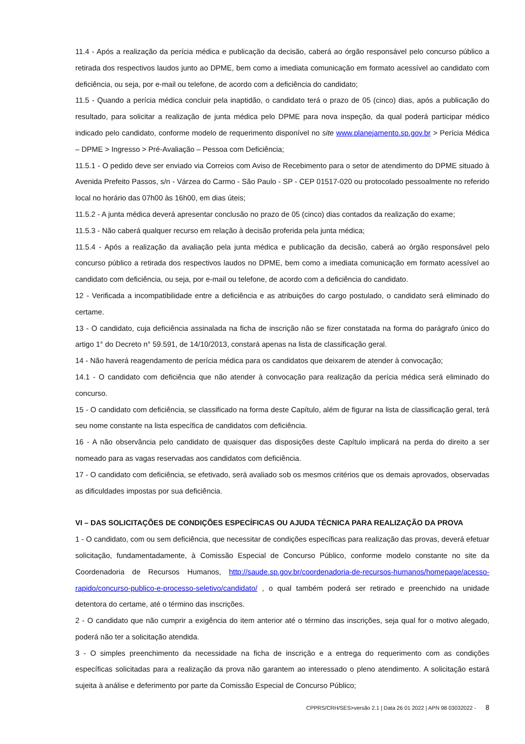11.4 - Após a realização da perícia médica e publicação da decisão, caberá ao órgão responsável pelo concurso público a retirada dos respectivos laudos junto ao DPME, bem como a imediata comunicação em formato acessível ao candidato com deficiência, ou seja, por e-mail ou telefone, de acordo com a deficiência do candidato;
11.5 - Quando a perícia médica concluir pela inaptidão, o candidato terá o prazo de 05 (cinco) dias, após a publicação do resultado, para solicitar a realização de junta médica pelo DPME para nova inspeção, da qual poderá participar médico indicado pelo candidato, conforme modelo de requerimento disponível no site www.planejamento.sp.gov.br > Perícia Médica – DPME > Ingresso > Pré-Avaliação – Pessoa com Deficiência;
11.5.1 - O pedido deve ser enviado via Correios com Aviso de Recebimento para o setor de atendimento do DPME situado à Avenida Prefeito Passos, s/n - Várzea do Carmo - São Paulo - SP - CEP 01517-020 ou protocolado pessoalmente no referido local no horário das 07h00 às 16h00, em dias úteis;
11.5.2 - A junta médica deverá apresentar conclusão no prazo de 05 (cinco) dias contados da realização do exame;
11.5.3 - Não caberá qualquer recurso em relação à decisão proferida pela junta médica;
11.5.4 - Após a realização da avaliação pela junta médica e publicação da decisão, caberá ao órgão responsável pelo concurso público a retirada dos respectivos laudos no DPME, bem como a imediata comunicação em formato acessível ao candidato com deficiência, ou seja, por e-mail ou telefone, de acordo com a deficiência do candidato.
12 - Verificada a incompatibilidade entre a deficiência e as atribuições do cargo postulado, o candidato será eliminado do certame.
13 - O candidato, cuja deficiência assinalada na ficha de inscrição não se fizer constatada na forma do parágrafo único do artigo 1° do Decreto n° 59.591, de 14/10/2013, constará apenas na lista de classificação geral.
14 - Não haverá reagendamento de perícia médica para os candidatos que deixarem de atender à convocação;
14.1 - O candidato com deficiência que não atender à convocação para realização da perícia médica será eliminado do concurso.
15 - O candidato com deficiência, se classificado na forma deste Capítulo, além de figurar na lista de classificação geral, terá seu nome constante na lista específica de candidatos com deficiência.
16 - A não observância pelo candidato de quaisquer das disposições deste Capítulo implicará na perda do direito a ser nomeado para as vagas reservadas aos candidatos com deficiência.
17 - O candidato com deficiência, se efetivado, será avaliado sob os mesmos critérios que os demais aprovados, observadas as dificuldades impostas por sua deficiência.
VI – DAS SOLICITAÇÕES DE CONDIÇÕES ESPECÍFICAS OU AJUDA TÉCNICA PARA REALIZAÇÃO DA PROVA
1 - O candidato, com ou sem deficiência, que necessitar de condições específicas para realização das provas, deverá efetuar solicitação, fundamentadamente, à Comissão Especial de Concurso Público, conforme modelo constante no site da Coordenadoria de Recursos Humanos, http://saude.sp.gov.br/coordenadoria-de-recursos-humanos/homepage/acesso-rapido/concurso-publico-e-processo-seletivo/candidato/ , o qual também poderá ser retirado e preenchido na unidade detentora do certame, até o término das inscrições.
2 - O candidato que não cumprir a exigência do item anterior até o término das inscrições, seja qual for o motivo alegado, poderá não ter a solicitação atendida.
3 - O simples preenchimento da necessidade na ficha de inscrição e a entrega do requerimento com as condições específicas solicitadas para a realização da prova não garantem ao interessado o pleno atendimento. A solicitação estará sujeita à análise e deferimento por parte da Comissão Especial de Concurso Público;
CPPRS/CRH/SES>versão 2.1 | Data 26 01 2022 | APN 98 03032022 - 8